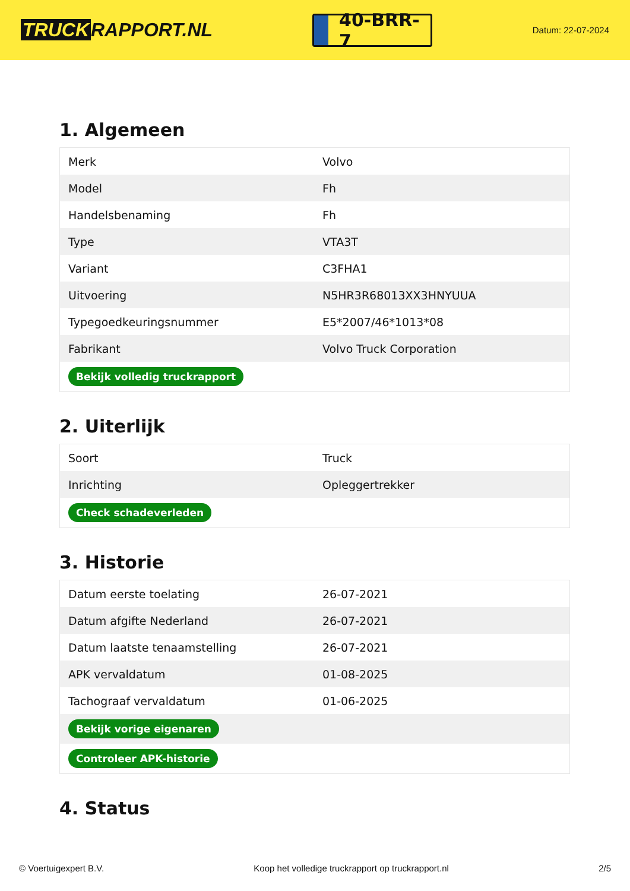TRUCK RAPPORT.NL
40-BRR-7
Datum: 22-07-2024
1. Algemeen
| Merk | Volvo |
| Model | Fh |
| Handelsbenaming | Fh |
| Type | VTA3T |
| Variant | C3FHA1 |
| Uitvoering | N5HR3R68013XX3HNYUUA |
| Typegoedkeuringsnummer | E5*2007/46*1013*08 |
| Fabrikant | Volvo Truck Corporation |
| Bekijk volledig truckrapport | |
2. Uiterlijk
| Soort | Truck |
| Inrichting | Opleggertrekker |
| Check schadeverleden | |
3. Historie
| Datum eerste toelating | 26-07-2021 |
| Datum afgifte Nederland | 26-07-2021 |
| Datum laatste tenaamstelling | 26-07-2021 |
| APK vervaldatum | 01-08-2025 |
| Tachograaf vervaldatum | 01-06-2025 |
| Bekijk vorige eigenaren | |
| Controleer APK-historie | |
4. Status
© Voertuigexpert B.V. Koop het volledige truckrapport op truckrapport.nl 2/5